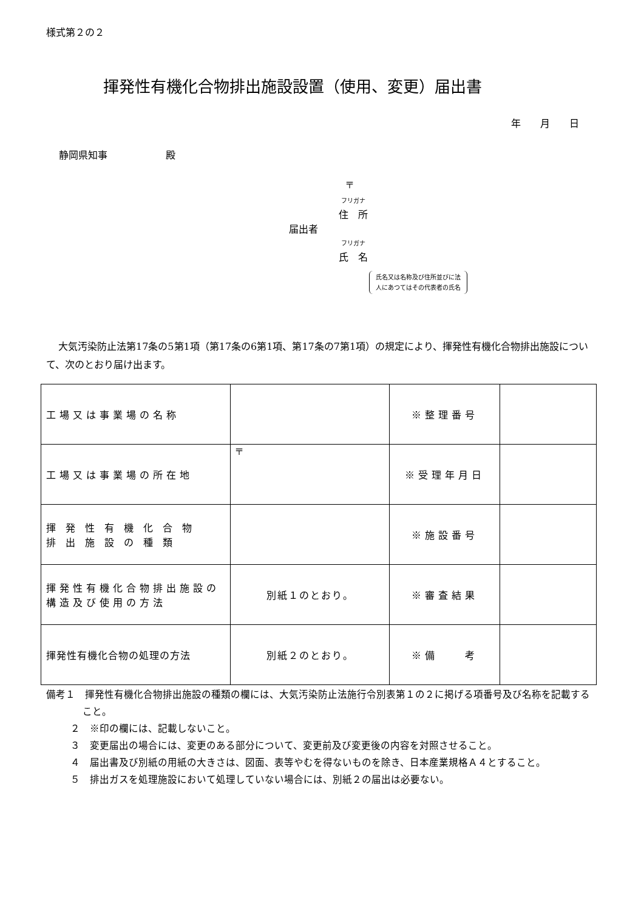様式第２の２
揮発性有機化合物排出施設設置（使用、変更）届出書
年　　月　　日
静岡県知事　　　　　　殿
〒
フリガナ
住　所
届出者
フリガナ
氏　名
氏名又は名称及び住所並びに法
人にあつてはその代表者の氏名
大気汚染防止法第17条の5第1項（第17条の6第1項、第17条の7第1項）の規定により、揮発性有機化合物排出施設について、次のとおり届け出ます。
| 工場又は事業場の名称 | | ※整理番号 | |
| 工場又は事業場の所在地 | 〒 | ※受理年月日 | |
| 揮発性有機化合物 排出施設の種類 | | ※施設番号 | |
| 揮発性有機化合物排出施設の 構造及び使用の方法 | 別紙１のとおり。 | ※審査結果 | |
| 揮発性有機化合物の処理の方法 | 別紙２のとおり。 | ※備 考 | |
備考１　揮発性有機化合物排出施設の種類の欄には、大気汚染防止法施行令別表第１の２に掲げる項番号及び名称を記載すること。
２　※印の欄には、記載しないこと。
３　変更届出の場合には、変更のある部分について、変更前及び変更後の内容を対照させること。
４　届出書及び別紙の用紙の大きさは、図面、表等やむを得ないものを除き、日本産業規格Ａ４とすること。
５　排出ガスを処理施設において処理していない場合には、別紙２の届出は必要ない。